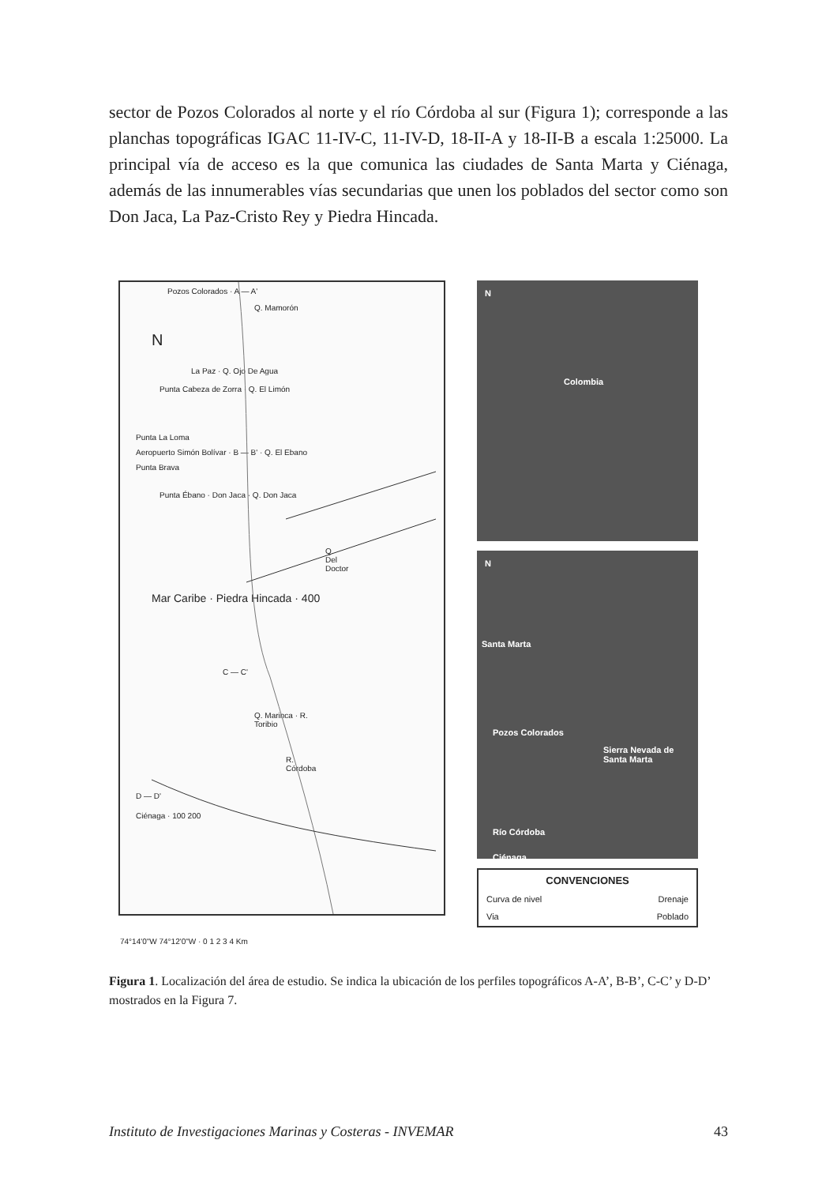sector de Pozos Colorados al norte y el río Córdoba al sur (Figura 1); corresponde a las planchas topográficas IGAC 11-IV-C, 11-IV-D, 18-II-A y 18-II-B a escala 1:25000. La principal vía de acceso es la que comunica las ciudades de Santa Marta y Ciénaga, además de las innumerables vías secundarias que unen los poblados del sector como son Don Jaca, La Paz-Cristo Rey y Piedra Hincada.
Pozos Colorados · A — A'
Q. Mamorón
N
La Paz · Q. Ojo De Agua
Punta Cabeza de Zorra · Q. El Limón
Punta La Loma
Aeropuerto Simón Bolívar · B — B' · Q. El Ebano
Punta Brava
Punta Ébano · Don Jaca · Q. Don Jaca
Q. Del Doctor
Mar Caribe · Piedra Hincada · 400
C — C'
Q. Marinca · R. Toribio
R. Córdoba
D — D'
Ciénaga · 100 200
74°14'0"W 74°12'0"W · 0 1 2 3 4 Km
N
Colombia
N
Santa Marta
Pozos Colorados
Sierra Nevada de Santa Marta
Río Córdoba
Ciénaga
CONVENCIONES
Curva de nivel Drenaje
Via Poblado
Figura 1. Localización del área de estudio. Se indica la ubicación de los perfiles topográficos A-A’, B-B’, C-C’ y D-D’ mostrados en la Figura 7.
Instituto de Investigaciones Marinas y Costeras - INVEMAR 43